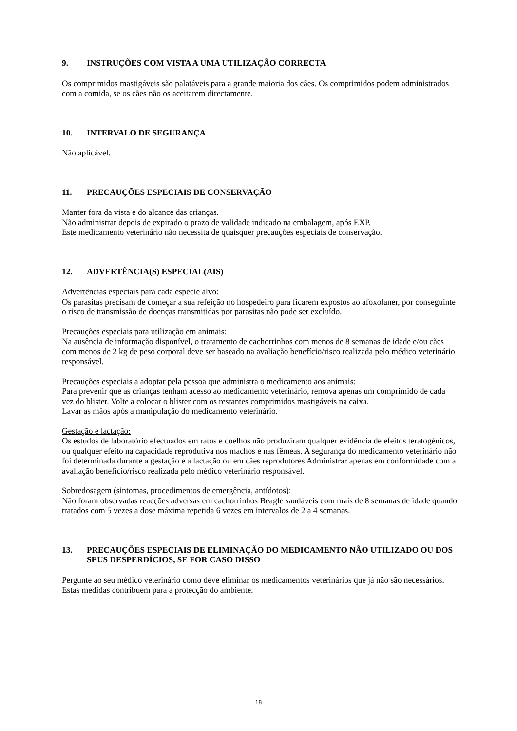9. INSTRUÇÕES COM VISTA A UMA UTILIZAÇÃO CORRECTA
Os comprimidos mastigáveis são palatáveis para a grande maioria dos cães. Os comprimidos podem administrados com a comida, se os cães não os aceitarem directamente.
10. INTERVALO DE SEGURANÇA
Não aplicável.
11. PRECAUÇÕES ESPECIAIS DE CONSERVAÇÃO
Manter fora da vista e do alcance das crianças.
Não administrar depois de expirado o prazo de validade indicado na embalagem, após EXP.
Este medicamento veterinário não necessita de quaisquer precauções especiais de conservação.
12. ADVERTÊNCIA(S) ESPECIAL(AIS)
Advertências especiais para cada espécie alvo:
Os parasitas precisam de começar a sua refeição no hospedeiro para ficarem expostos ao afoxolaner, por conseguinte o risco de transmissão de doenças transmitidas por parasitas não pode ser excluído.
Precauções especiais para utilização em animais:
Na ausência de informação disponível, o tratamento de cachorrinhos com menos de 8 semanas de idade e/ou cães com menos de 2 kg de peso corporal deve ser baseado na avaliação benefício/risco realizada pelo médico veterinário responsável.
Precauções especiais a adoptar pela pessoa que administra o medicamento aos animais:
Para prevenir que as crianças tenham acesso ao medicamento veterinário, remova apenas um comprimido de cada vez do blister. Volte a colocar o blister com os restantes comprimidos mastigáveis na caixa.
Lavar as mãos após a manipulação do medicamento veterinário.
Gestação e lactação:
Os estudos de laboratório efectuados em ratos e coelhos não produziram qualquer evidência de efeitos teratogénicos, ou qualquer efeito na capacidade reprodutiva nos machos e nas fêmeas. A segurança do medicamento veterinário não foi determinada durante a gestação e a lactação ou em cães reprodutores Administrar apenas em conformidade com a avaliação benefício/risco realizada pelo médico veterinário responsável.
Sobredosagem (sintomas, procedimentos de emergência, antídotos):
Não foram observadas reacções adversas em cachorrinhos Beagle saudáveis com mais de 8 semanas de idade quando tratados com 5 vezes a dose máxima repetida 6 vezes em intervalos de 2 a 4 semanas.
13. PRECAUÇÕES ESPECIAIS DE ELIMINAÇÃO DO MEDICAMENTO NÃO UTILIZADO OU DOS SEUS DESPERDÍCIOS, SE FOR CASO DISSO
Pergunte ao seu médico veterinário como deve eliminar os medicamentos veterinários que já não são necessários. Estas medidas contribuem para a protecção do ambiente.
18